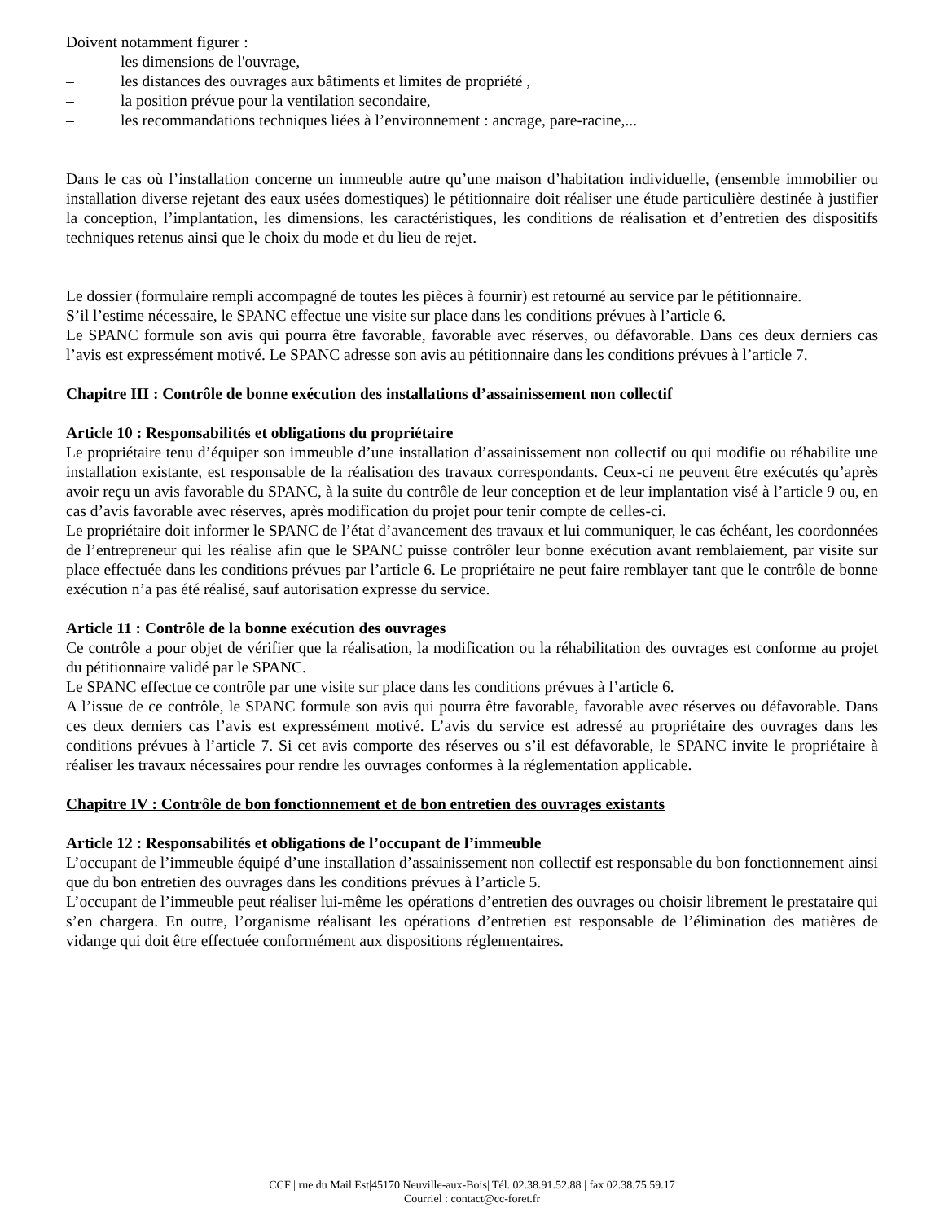Doivent notamment figurer :
– les dimensions de l'ouvrage,
– les distances des ouvrages aux bâtiments et limites de propriété ,
– la position prévue pour la ventilation secondaire,
– les recommandations techniques liées à l’environnement : ancrage, pare-racine,...
Dans le cas où l’installation concerne un immeuble autre qu’une maison d’habitation individuelle, (ensemble immobilier ou installation diverse rejetant des eaux usées domestiques) le pétitionnaire doit réaliser une étude particulière destinée à justifier la conception, l’implantation, les dimensions, les caractéristiques, les conditions de réalisation et d’entretien des dispositifs techniques retenus ainsi que le choix du mode et du lieu de rejet.
Le dossier (formulaire rempli accompagné de toutes les pièces à fournir) est retourné au service par le pétitionnaire.
S’il l’estime nécessaire, le SPANC effectue une visite sur place dans les conditions prévues à l’article 6.
Le SPANC formule son avis qui pourra être favorable, favorable avec réserves, ou défavorable. Dans ces deux derniers cas l’avis est expressément motivé. Le SPANC adresse son avis au pétitionnaire dans les conditions prévues à l’article 7.
Chapitre III : Contrôle de bonne exécution des installations d’assainissement non collectif
Article 10 : Responsabilités et obligations du propriétaire
Le propriétaire tenu d’équiper son immeuble d’une installation d’assainissement non collectif ou qui modifie ou réhabilite une installation existante, est responsable de la réalisation des travaux correspondants. Ceux-ci ne peuvent être exécutés qu’après avoir reçu un avis favorable du SPANC, à la suite du contrôle de leur conception et de leur implantation visé à l’article 9 ou, en cas d’avis favorable avec réserves, après modification du projet pour tenir compte de celles-ci.
Le propriétaire doit informer le SPANC de l’état d’avancement des travaux et lui communiquer, le cas échéant, les coordonnées de l’entrepreneur qui les réalise afin que le SPANC puisse contrôler leur bonne exécution avant remblaiement, par visite sur place effectuée dans les conditions prévues par l’article 6. Le propriétaire ne peut faire remblayer tant que le contrôle de bonne exécution n’a pas été réalisé, sauf autorisation expresse du service.
Article 11 : Contrôle de la bonne exécution des ouvrages
Ce contrôle a pour objet de vérifier que la réalisation, la modification ou la réhabilitation des ouvrages est conforme au projet du pétitionnaire validé par le SPANC.
Le SPANC effectue ce contrôle par une visite sur place dans les conditions prévues à l’article 6.
A l’issue de ce contrôle, le SPANC formule son avis qui pourra être favorable, favorable avec réserves ou défavorable. Dans ces deux derniers cas l’avis est expressément motivé. L’avis du service est adressé au propriétaire des ouvrages dans les conditions prévues à l’article 7. Si cet avis comporte des réserves ou s’il est défavorable, le SPANC invite le propriétaire à réaliser les travaux nécessaires pour rendre les ouvrages conformes à la réglementation applicable.
Chapitre IV : Contrôle de bon fonctionnement et de bon entretien des ouvrages existants
Article 12 : Responsabilités et obligations de l’occupant de l’immeuble
L’occupant de l’immeuble équipé d’une installation d’assainissement non collectif est responsable du bon fonctionnement ainsi que du bon entretien des ouvrages dans les conditions prévues à l’article 5.
L’occupant de l’immeuble peut réaliser lui-même les opérations d’entretien des ouvrages ou choisir librement le prestataire qui s’en chargera. En outre, l’organisme réalisant les opérations d’entretien est responsable de l’élimination des matières de vidange qui doit être effectuée conformément aux dispositions réglementaires.
CCF | rue du Mail Est|45170 Neuville-aux-Bois| Tél. 02.38.91.52.88 | fax 02.38.75.59.17
Courriel : contact@cc-foret.fr